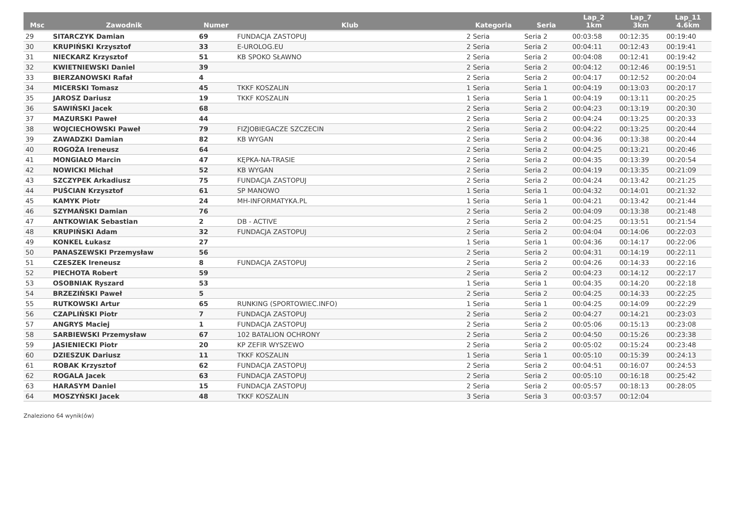| Msc | Zawodnik | Numer | Klub | Kategoria | Seria | Lap_2 1km | Lap_7 3km | Lap_11 4.6km |
| --- | --- | --- | --- | --- | --- | --- | --- | --- |
| 29 | SITARCZYK Damian | 69 | FUNDACJA ZASTOPUJ | 2 Seria | Seria 2 | 00:03:58 | 00:12:35 | 00:19:40 |
| 30 | KRUPIŃSKI Krzysztof | 33 | E-UROLOG.EU | 2 Seria | Seria 2 | 00:04:11 | 00:12:43 | 00:19:41 |
| 31 | NIECKARZ Krzysztof | 51 | KB SPOKO SŁAWNO | 2 Seria | Seria 2 | 00:04:08 | 00:12:41 | 00:19:42 |
| 32 | KWIETNIEWSKI Daniel | 39 | | 2 Seria | Seria 2 | 00:04:12 | 00:12:46 | 00:19:51 |
| 33 | BIERZANOWSKI Rafał | 4 | | 2 Seria | Seria 2 | 00:04:17 | 00:12:52 | 00:20:04 |
| 34 | MICERSKI Tomasz | 45 | TKKF KOSZALIN | 1 Seria | Seria 1 | 00:04:19 | 00:13:03 | 00:20:17 |
| 35 | JAROSZ Dariusz | 19 | TKKF KOSZALIN | 1 Seria | Seria 1 | 00:04:19 | 00:13:11 | 00:20:25 |
| 36 | SAWIŃSKI Jacek | 68 | | 2 Seria | Seria 2 | 00:04:23 | 00:13:19 | 00:20:30 |
| 37 | MAZURSKI Paweł | 44 | | 2 Seria | Seria 2 | 00:04:24 | 00:13:25 | 00:20:33 |
| 38 | WOJCIECHOWSKI Paweł | 79 | FIZJOBIEGACZE SZCZECIN | 2 Seria | Seria 2 | 00:04:22 | 00:13:25 | 00:20:44 |
| 39 | ZAWADZKI Damian | 82 | KB WYGAN | 2 Seria | Seria 2 | 00:04:36 | 00:13:38 | 00:20:44 |
| 40 | ROGOŻA Ireneusz | 64 | | 2 Seria | Seria 2 | 00:04:25 | 00:13:21 | 00:20:46 |
| 41 | MONGIAŁO Marcin | 47 | KĘPKA-NA-TRASIE | 2 Seria | Seria 2 | 00:04:35 | 00:13:39 | 00:20:54 |
| 42 | NOWICKI Michał | 52 | KB WYGAN | 2 Seria | Seria 2 | 00:04:19 | 00:13:35 | 00:21:09 |
| 43 | SZCZYPEK Arkadiusz | 75 | FUNDACJA ZASTOPUJ | 2 Seria | Seria 2 | 00:04:24 | 00:13:42 | 00:21:25 |
| 44 | PUŚCIAN Krzysztof | 61 | SP MANOWO | 1 Seria | Seria 1 | 00:04:32 | 00:14:01 | 00:21:32 |
| 45 | KAMYK Piotr | 24 | MH-INFORMATYKA.PL | 1 Seria | Seria 1 | 00:04:21 | 00:13:42 | 00:21:44 |
| 46 | SZYMAŃSKI Damian | 76 | | 2 Seria | Seria 2 | 00:04:09 | 00:13:38 | 00:21:48 |
| 47 | ANTKOWIAK Sebastian | 2 | DB - ACTIVE | 2 Seria | Seria 2 | 00:04:25 | 00:13:51 | 00:21:54 |
| 48 | KRUPIŃSKI Adam | 32 | FUNDACJA ZASTOPUJ | 2 Seria | Seria 2 | 00:04:04 | 00:14:06 | 00:22:03 |
| 49 | KONKEL Łukasz | 27 | | 1 Seria | Seria 1 | 00:04:36 | 00:14:17 | 00:22:06 |
| 50 | PANASZEWSKI Przemysław | 56 | | 2 Seria | Seria 2 | 00:04:31 | 00:14:19 | 00:22:11 |
| 51 | CZESZEK Ireneusz | 8 | FUNDACJA ZASTOPUJ | 2 Seria | Seria 2 | 00:04:26 | 00:14:33 | 00:22:16 |
| 52 | PIECHOTA Robert | 59 | | 2 Seria | Seria 2 | 00:04:23 | 00:14:12 | 00:22:17 |
| 53 | OSOBNIAK Ryszard | 53 | | 1 Seria | Seria 1 | 00:04:35 | 00:14:20 | 00:22:18 |
| 54 | BRZEZIŃSKI Paweł | 5 | | 2 Seria | Seria 2 | 00:04:25 | 00:14:33 | 00:22:25 |
| 55 | RUTKOWSKI Artur | 65 | RUNKING (SPORTOWIEC.INFO) | 1 Seria | Seria 1 | 00:04:25 | 00:14:09 | 00:22:29 |
| 56 | CZAPLIŃSKI Piotr | 7 | FUNDACJA ZASTOPUJ | 2 Seria | Seria 2 | 00:04:27 | 00:14:21 | 00:23:03 |
| 57 | ANGRYS Maciej | 1 | FUNDACJA ZASTOPUJ | 2 Seria | Seria 2 | 00:05:06 | 00:15:13 | 00:23:08 |
| 58 | SARBIEWSKI Przemysław | 67 | 102 BATALION OCHRONY | 2 Seria | Seria 2 | 00:04:50 | 00:15:26 | 00:23:38 |
| 59 | JASIENIECKI Piotr | 20 | KP ZEFIR WYSZEWO | 2 Seria | Seria 2 | 00:05:02 | 00:15:24 | 00:23:48 |
| 60 | DZIESZUK Dariusz | 11 | TKKF KOSZALIN | 1 Seria | Seria 1 | 00:05:10 | 00:15:39 | 00:24:13 |
| 61 | ROBAK Krzysztof | 62 | FUNDACJA ZASTOPUJ | 2 Seria | Seria 2 | 00:04:51 | 00:16:07 | 00:24:53 |
| 62 | ROGALA Jacek | 63 | FUNDACJA ZASTOPUJ | 2 Seria | Seria 2 | 00:05:10 | 00:16:18 | 00:25:42 |
| 63 | HARASYM Daniel | 15 | FUNDACJA ZASTOPUJ | 2 Seria | Seria 2 | 00:05:57 | 00:18:13 | 00:28:05 |
| 64 | MOSZYŃSKI Jacek | 48 | TKKF KOSZALIN | 3 Seria | Seria 3 | 00:03:57 | 00:12:04 | |
Znaleziono 64 wynik(ów)